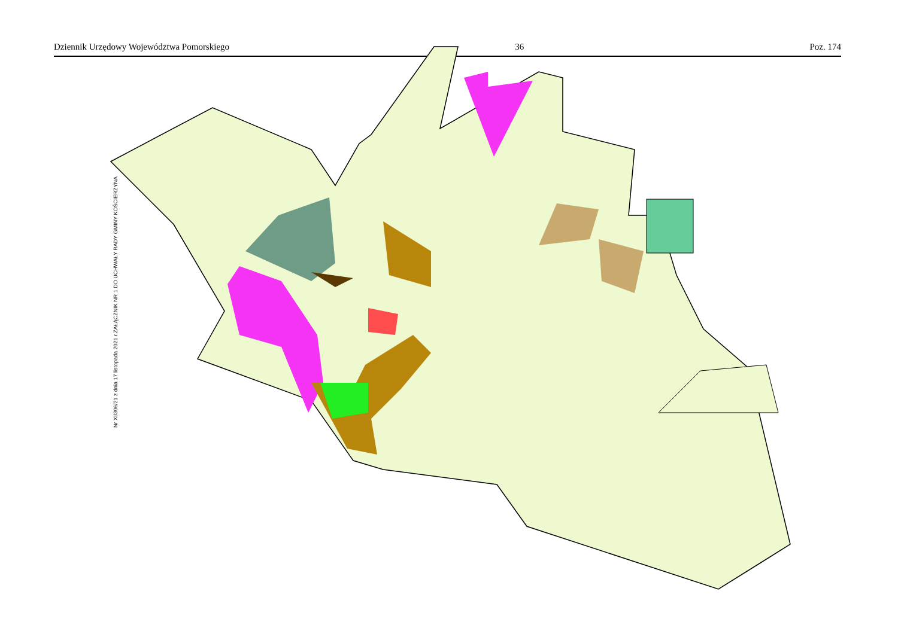Dziennik Urzędowy Województwa Pomorskiego 36 Poz. 174
ZAŁĄCZNIK NR 1 DO UCHWAŁY RADY GMINY KOŚCIERZYNA
Nr XI/306/21 z dnia 17 listopada 2021 r.